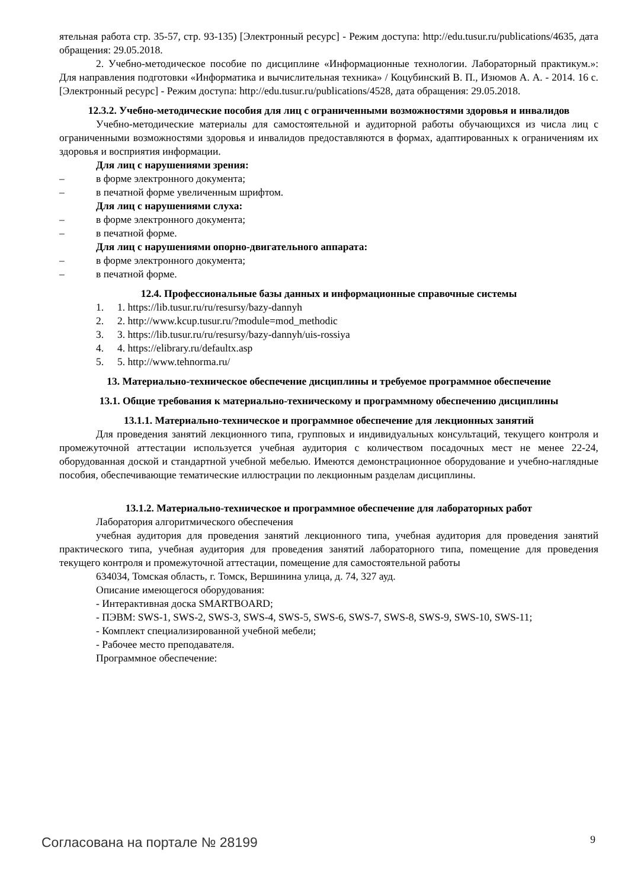ятельная работа стр. 35-57, стр. 93-135) [Электронный ресурс] - Режим доступа: http://edu.tusur.ru/publications/4635, дата обращения: 29.05.2018.
2. Учебно-методическое пособие по дисциплине «Информационные технологии. Лабораторный практикум.»: Для направления подготовки «Информатика и вычислительная техника» / Коцубинский В. П., Изюмов А. А. - 2014. 16 с. [Электронный ресурс] - Режим доступа: http://edu.tusur.ru/publications/4528, дата обращения: 29.05.2018.
12.3.2. Учебно-методические пособия для лиц с ограниченными возможностями здоровья и инвалидов
Учебно-методические материалы для самостоятельной и аудиторной работы обучающихся из числа лиц с ограниченными возможностями здоровья и инвалидов предоставляются в формах, адаптированных к ограничениям их здоровья и восприятия информации.
Для лиц с нарушениями зрения:
– в форме электронного документа;
– в печатной форме увеличенным шрифтом.
Для лиц с нарушениями слуха:
– в форме электронного документа;
– в печатной форме.
Для лиц с нарушениями опорно-двигательного аппарата:
– в форме электронного документа;
– в печатной форме.
12.4. Профессиональные базы данных и информационные справочные системы
1. 1. https://lib.tusur.ru/ru/resursy/bazy-dannyh
2. 2. http://www.kcup.tusur.ru/?module=mod_methodic
3. 3. https://lib.tusur.ru/ru/resursy/bazy-dannyh/uis-rossiya
4. 4. https://elibrary.ru/defaultx.asp
5. 5. http://www.tehnorma.ru/
13. Материально-техническое обеспечение дисциплины и требуемое программное обеспечение
13.1. Общие требования к материально-техническому и программному обеспечению дисциплины
13.1.1. Материально-техническое и программное обеспечение для лекционных занятий
Для проведения занятий лекционного типа, групповых и индивидуальных консультаций, текущего контроля и промежуточной аттестации используется учебная аудитория с количеством посадочных мест не менее 22-24, оборудованная доской и стандартной учебной мебелью. Имеются демонстрационное оборудование и учебно-наглядные пособия, обеспечивающие тематические иллюстрации по лекционным разделам дисциплины.
13.1.2. Материально-техническое и программное обеспечение для лабораторных работ
Лаборатория алгоритмического обеспечения
учебная аудитория для проведения занятий лекционного типа, учебная аудитория для проведения занятий практического типа, учебная аудитория для проведения занятий лабораторного типа, помещение для проведения текущего контроля и промежуточной аттестации, помещение для самостоятельной работы
634034, Томская область, г. Томск, Вершинина улица, д. 74, 327 ауд.
Описание имеющегося оборудования:
- Интерактивная доска SMARTBOARD;
- ПЭВМ: SWS-1, SWS-2, SWS-3, SWS-4, SWS-5, SWS-6, SWS-7, SWS-8, SWS-9, SWS-10, SWS-11;
- Комплект специализированной учебной мебели;
- Рабочее место преподавателя.
Программное обеспечение:
Согласована на портале № 28199 9